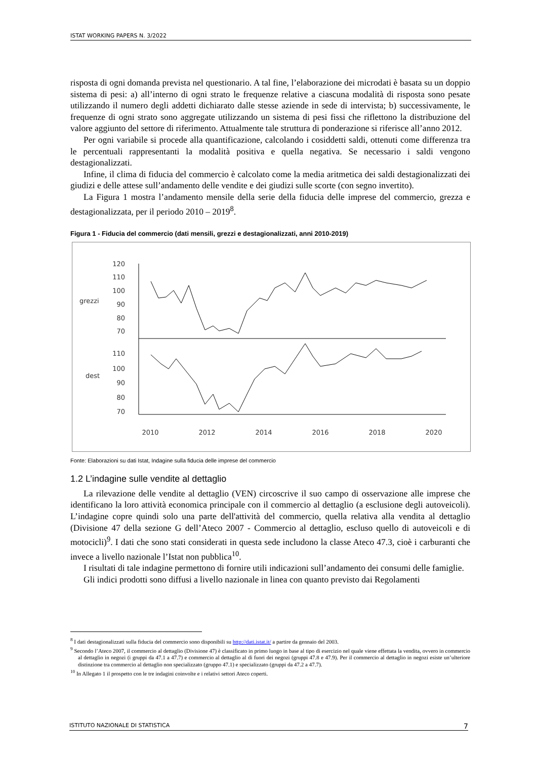ISTAT WORKING PAPERS N. 3/2022
risposta di ogni domanda prevista nel questionario. A tal fine, l’elaborazione dei microdati è basata su un doppio sistema di pesi: a) all’interno di ogni strato le frequenze relative a ciascuna modalità di risposta sono pesate utilizzando il numero degli addetti dichiarato dalle stesse aziende in sede di intervista; b) successivamente, le frequenze di ogni strato sono aggregate utilizzando un sistema di pesi fissi che riflettono la distribuzione del valore aggiunto del settore di riferimento. Attualmente tale struttura di ponderazione si riferisce all’anno 2012.
Per ogni variabile si procede alla quantificazione, calcolando i cosiddetti saldi, ottenuti come differenza tra le percentuali rappresentanti la modalità positiva e quella negativa. Se necessario i saldi vengono destagionalizzati.
Infine, il clima di fiducia del commercio è calcolato come la media aritmetica dei saldi destagionalizzati dei giudizi e delle attese sull’andamento delle vendite e dei giudizi sulle scorte (con segno invertito).
La Figura 1 mostra l’andamento mensile della serie della fiducia delle imprese del commercio, grezza e destagionalizzata, per il periodo 2010 – 2019<sup>8</sup>.
Figura 1 - Fiducia del commercio (dati mensili, grezzi e destagionalizzati, anni 2010-2019)
grezzi
dest
120
110
100
90
80
70
110
100
90
80
70
2010
2012
2014
2016
2018
2020
Fonte: Elaborazioni su dati Istat, Indagine sulla fiducia delle imprese del commercio
1.2 L’indagine sulle vendite al dettaglio
La rilevazione delle vendite al dettaglio (VEN) circoscrive il suo campo di osservazione alle imprese che identificano la loro attività economica principale con il commercio al dettaglio (a esclusione degli autoveicoli). L’indagine copre quindi solo una parte dell'attività del commercio, quella relativa alla vendita al dettaglio (Divisione 47 della sezione G dell’Ateco 2007 - Commercio al dettaglio, escluso quello di autoveicoli e di motocicli)<sup>9</sup>. I dati che sono stati considerati in questa sede includono la classe Ateco 47.3, cioè i carburanti che invece a livello nazionale l’Istat non pubblica<sup>10</sup>.
I risultati di tale indagine permettono di fornire utili indicazioni sull’andamento dei consumi delle famiglie.
Gli indici prodotti sono diffusi a livello nazionale in linea con quanto previsto dai Regolamenti
<sup>8</sup> I dati destagionalizzati sulla fiducia del commercio sono disponibili su http://dati.istat.it/ a partire da gennaio del 2003.
<sup>9</sup> Secondo l’Ateco 2007, il commercio al dettaglio (Divisione 47) è classificato in primo luogo in base al tipo di esercizio nel quale viene effettata la vendita, ovvero in commercio al dettaglio in negozi (i gruppi da 47.1 a 47.7) e commercio al dettaglio al di fuori dei negozi (gruppi 47.8 e 47.9). Per il commercio al dettaglio in negozi esiste un’ulteriore distinzione tra commercio al dettaglio non specializzato (gruppo 47.1) e specializzato (gruppi da 47.2 a 47.7).
<sup>10</sup> In Allegato 1 il prospetto con le tre indagini coinvolte e i relativi settori Ateco coperti.
ISTITUTO NAZIONALE DI STATISTICA 7